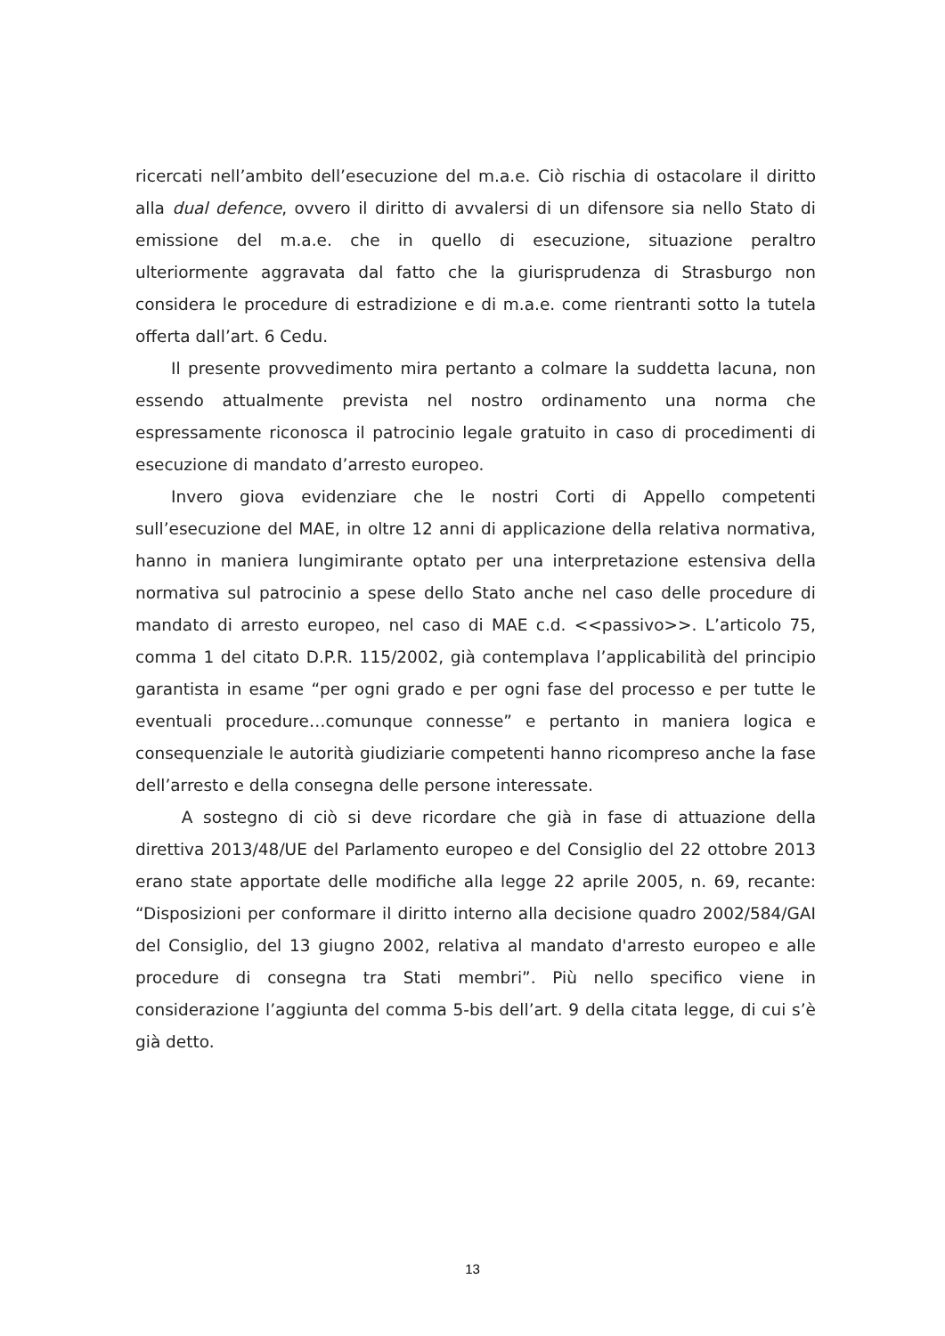ricercati nell’ambito dell’esecuzione del m.a.e. Ciò rischia di ostacolare il diritto alla dual defence, ovvero il diritto di avvalersi di un difensore sia nello Stato di emissione del m.a.e. che in quello di esecuzione, situazione peraltro ulteriormente aggravata dal fatto che la giurisprudenza di Strasburgo non considera le procedure di estradizione e di m.a.e. come rientranti sotto la tutela offerta dall’art. 6 Cedu.
Il presente provvedimento mira pertanto a colmare la suddetta lacuna, non essendo attualmente prevista nel nostro ordinamento una norma che espressamente riconosca il patrocinio legale gratuito in caso di procedimenti di esecuzione di mandato d’arresto europeo.
Invero giova evidenziare che le nostri Corti di Appello competenti sull’esecuzione del MAE, in oltre 12 anni di applicazione della relativa normativa, hanno in maniera lungimirante optato per una interpretazione estensiva della normativa sul patrocinio a spese dello Stato anche nel caso delle procedure di mandato di arresto europeo, nel caso di MAE c.d. <<passivo>>. L’articolo 75, comma 1 del citato D.P.R. 115/2002, già contemplava l’applicabilità del principio garantista in esame “per ogni grado e per ogni fase del processo e per tutte le eventuali procedure…comunque connesse” e pertanto in maniera logica e consequenziale le autorità giudiziarie competenti hanno ricompreso anche la fase dell’arresto e della consegna delle persone interessate.
A sostegno di ciò si deve ricordare che già in fase di attuazione della direttiva 2013/48/UE del Parlamento europeo e del Consiglio del 22 ottobre 2013 erano state apportate delle modifiche alla legge 22 aprile 2005, n. 69, recante: “Disposizioni per conformare il diritto interno alla decisione quadro 2002/584/GAI del Consiglio, del 13 giugno 2002, relativa al mandato d'arresto europeo e alle procedure di consegna tra Stati membri”. Più nello specifico viene in considerazione l’aggiunta del comma 5-bis dell’art. 9 della citata legge, di cui s’è già detto.
13